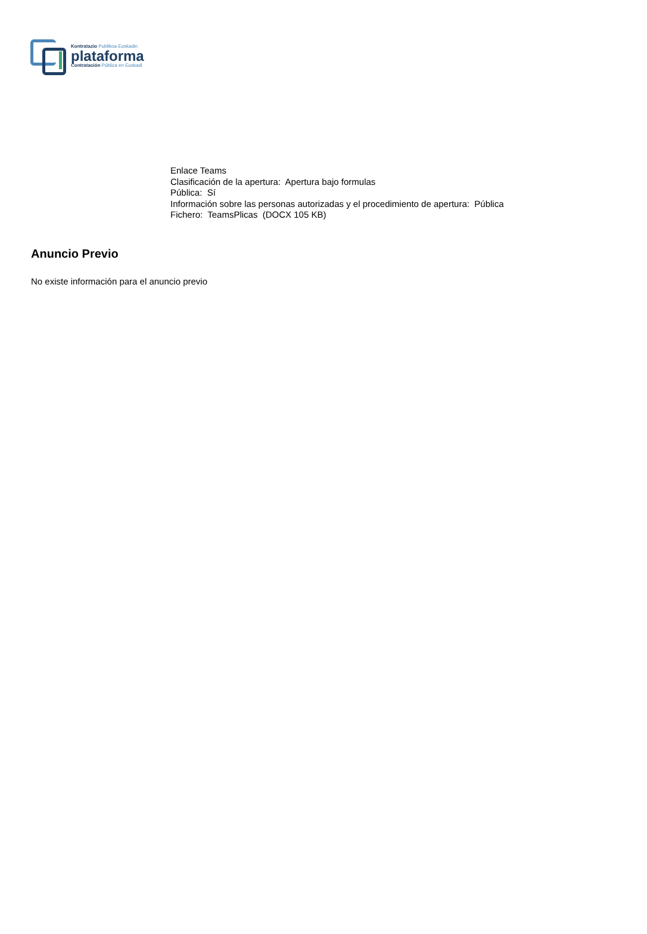Kontratazio Publikoa Euskadin
plataforma
Contratación Pública en Euskadi
Enlace Teams
Clasificación de la apertura: Apertura bajo formulas
Pública: Sí
Información sobre las personas autorizadas y el procedimiento de apertura: Pública
Fichero: TeamsPlicas (DOCX 105 KB)
Anuncio Previo
No existe información para el anuncio previo